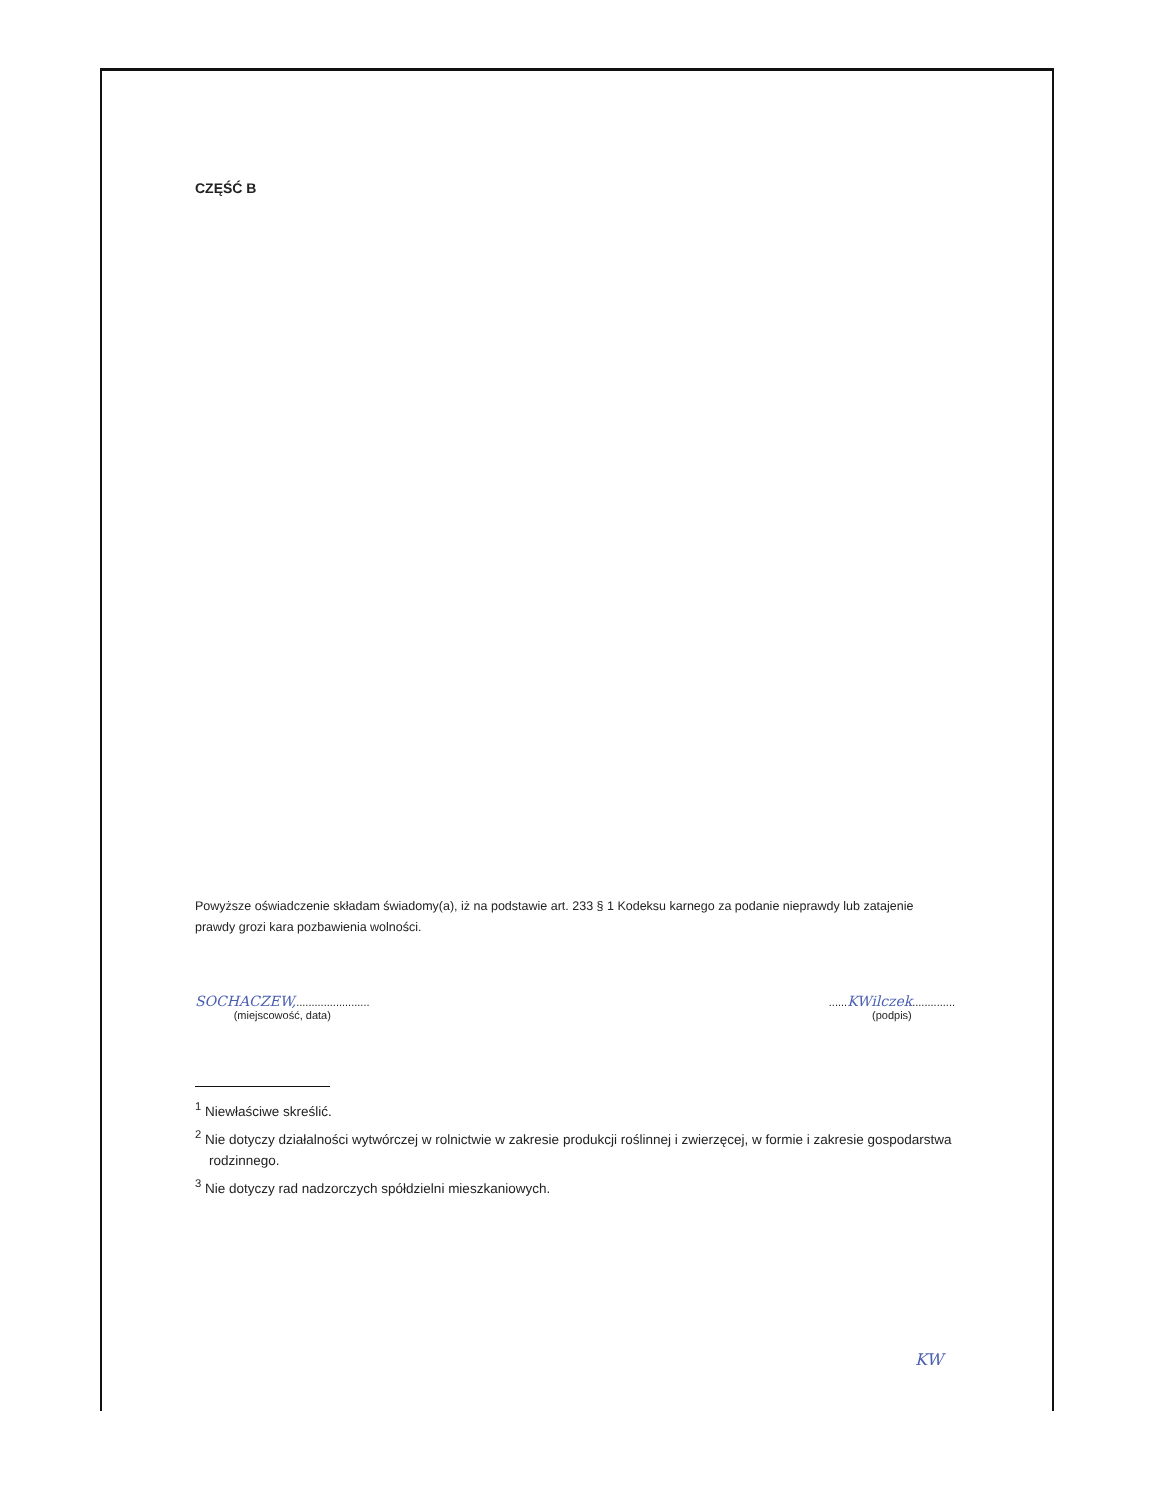CZĘŚĆ B
Powyższe oświadczenie składam świadomy(a), iż na podstawie art. 233 § 1 Kodeksu karnego za podanie nieprawdy lub zatajenie prawdy grozi kara pozbawienia wolności.
SOCHACZEW,........................
(miejscowość, data)
......KWilczek..............
(podpis)
<sup>1</sup> Niewłaściwe skreślić.
<sup>2</sup> Nie dotyczy działalności wytwórczej w rolnictwie w zakresie produkcji roślinnej i zwierzęcej, w formie i zakresie gospodarstwa rodzinnego.
<sup>3</sup> Nie dotyczy rad nadzorczych spółdzielni mieszkaniowych.
KW